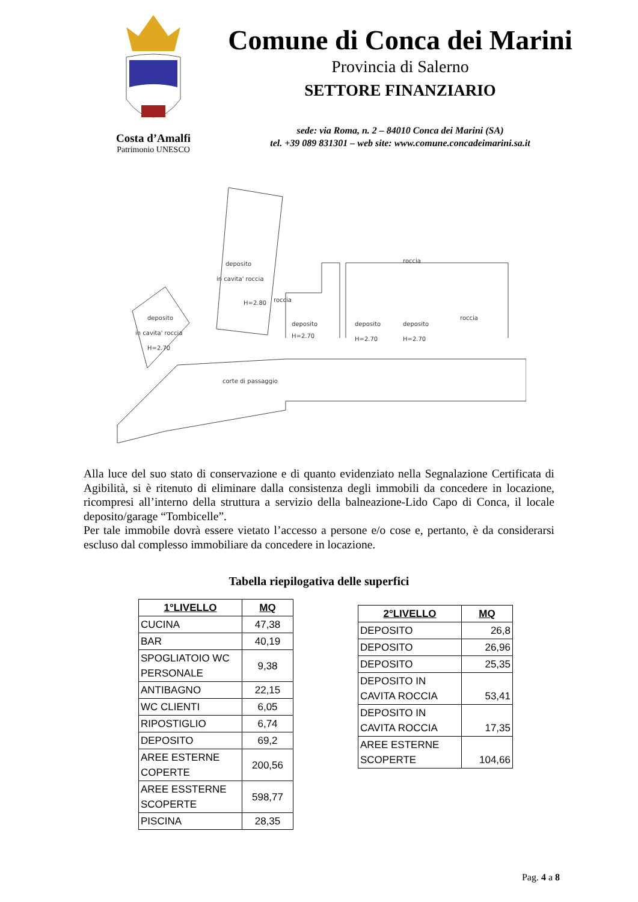Costa d’Amalfi
Patrimonio UNESCO
Comune di Conca dei Marini
Provincia di Salerno
SETTORE FINANZIARIO
sede: via Roma, n. 2 – 84010 Conca dei Marini (SA)
tel. +39 089 831301 – web site: www.comune.concadeimarini.sa.it
deposito
in cavita' roccia
H=2.80
deposito
in cavita' roccia
H=2.70
deposito
H=2.70
deposito
H=2.70
deposito
H=2.70
roccia
roccia
roccia
corte di passaggio
Alla luce del suo stato di conservazione e di quanto evidenziato nella Segnalazione Certificata di Agibilità, si è ritenuto di eliminare dalla consistenza degli immobili da concedere in locazione, ricompresi all’interno della struttura a servizio della balneazione-Lido Capo di Conca, il locale deposito/garage “Tombicelle”.
Per tale immobile dovrà essere vietato l’accesso a persone e/o cose e, pertanto, è da considerarsi escluso dal complesso immobiliare da concedere in locazione.
Tabella riepilogativa delle superfici
| 1°LIVELLO | MQ |
| --- | --- |
| CUCINA | 47,38 |
| BAR | 40,19 |
| SPOGLIATOIO WC PERSONALE | 9,38 |
| ANTIBAGNO | 22,15 |
| WC CLIENTI | 6,05 |
| RIPOSTIGLIO | 6,74 |
| DEPOSITO | 69,2 |
| AREE ESTERNE COPERTE | 200,56 |
| AREE ESSTERNE SCOPERTE | 598,77 |
| PISCINA | 28,35 |
| 2°LIVELLO | MQ |
| --- | --- |
| DEPOSITO | 26,8 |
| DEPOSITO | 26,96 |
| DEPOSITO | 25,35 |
| DEPOSITO IN CAVITA ROCCIA | 53,41 |
| DEPOSITO IN CAVITA ROCCIA | 17,35 |
| AREE ESTERNE SCOPERTE | 104,66 |
Pag. 4 a 8